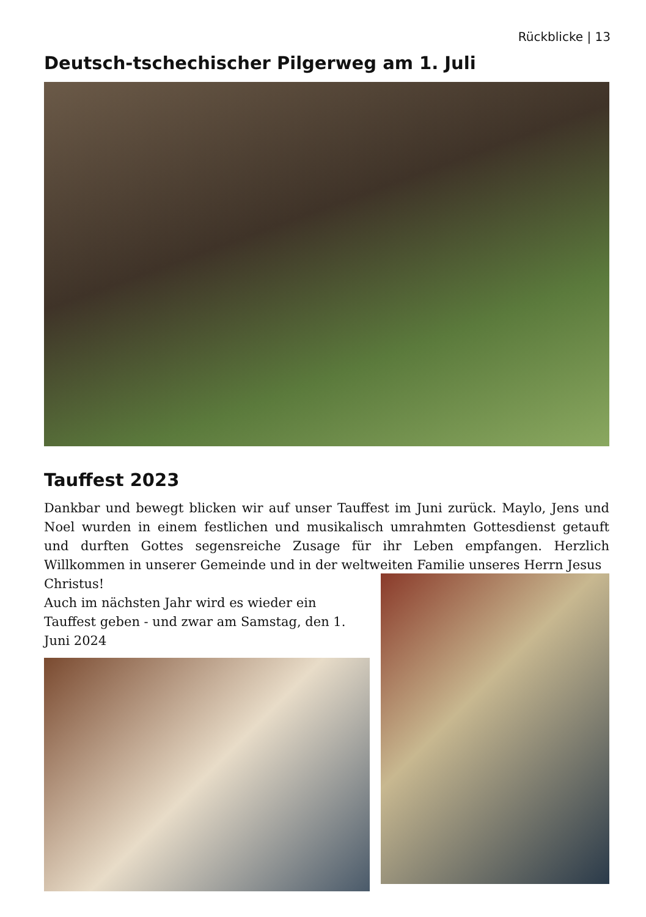Rückblicke | 13
Deutsch-tschechischer Pilgerweg am 1. Juli
Tauffest 2023
Dankbar und bewegt blicken wir auf unser Tauffest im Juni zurück. Maylo, Jens und Noel wurden in einem festlichen und musikalisch umrahmten Gottesdienst getauft und durften Gottes segensreiche Zusage für ihr Leben empfangen. Herzlich Willkommen in unserer Gemeinde und in der weltweiten Familie unseres Herrn Jesus
Christus!
Auch im nächsten Jahr wird es wieder ein Tauffest geben - und zwar am Samstag, den 1. Juni 2024